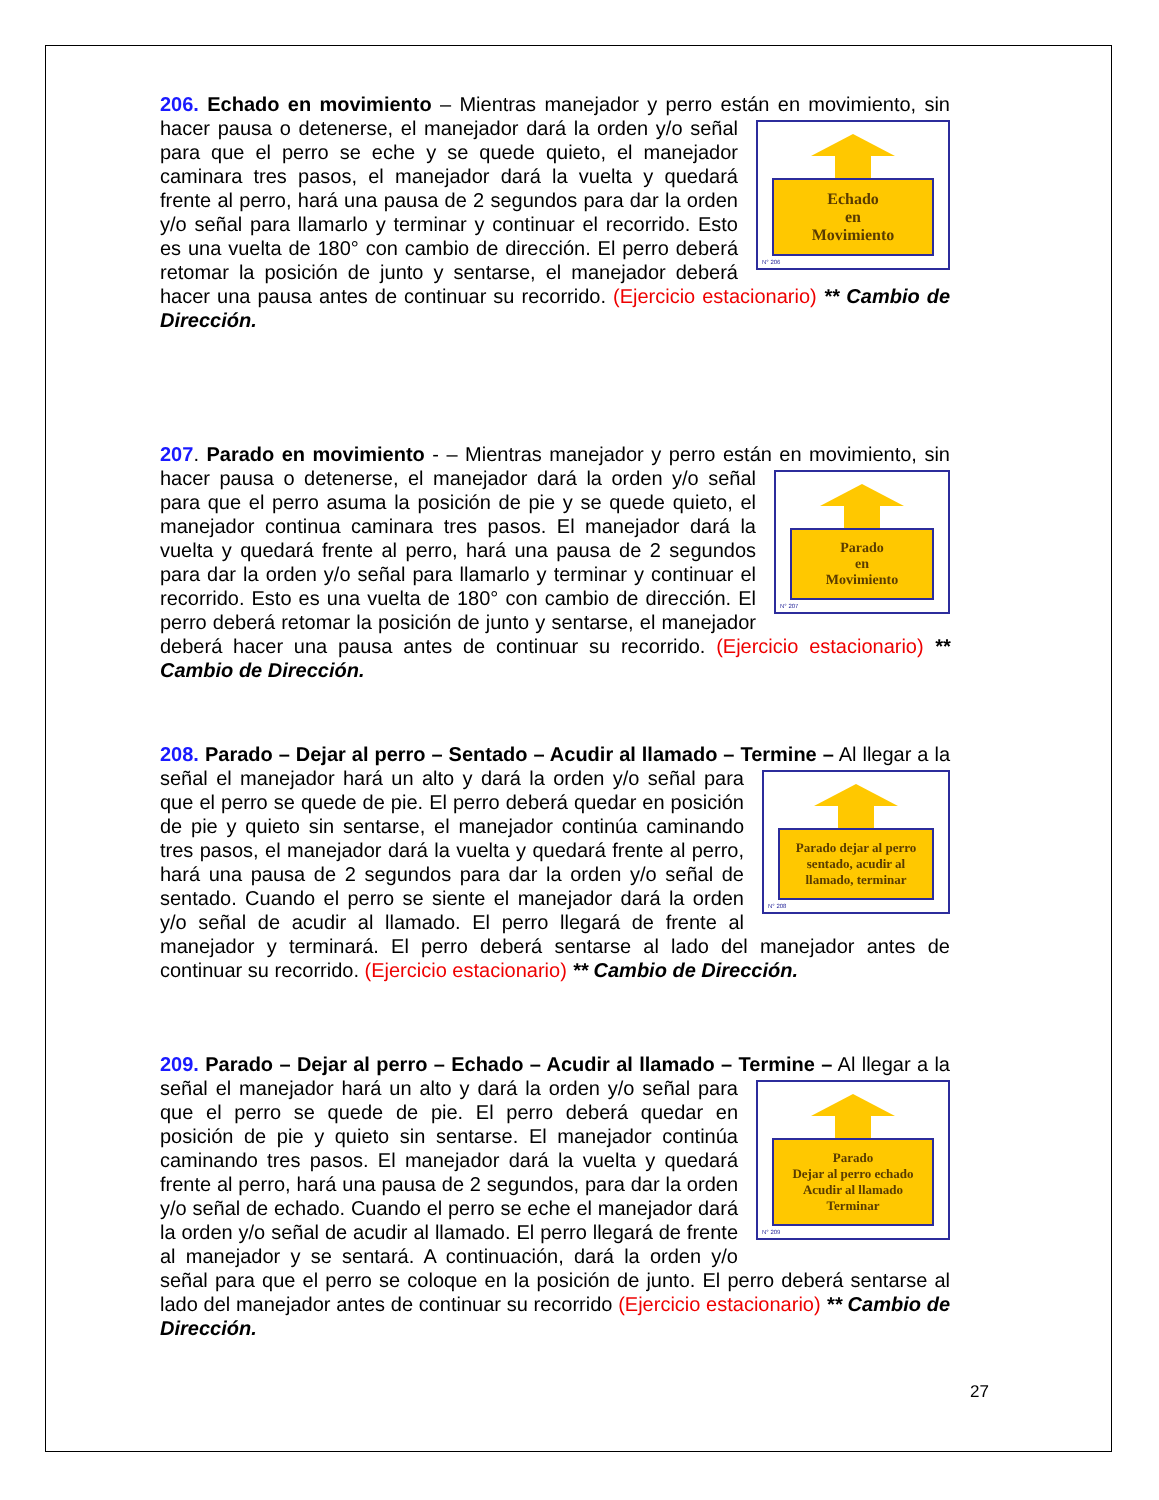206. Echado en movimiento – Mientras manejador y perro están en movimiento, sin Echado
en
Movimiento
N° 206 hacer pausa o detenerse, el manejador dará la orden y/o señal para que el perro se eche y se quede quieto, el manejador caminara tres pasos, el manejador dará la vuelta y quedará frente al perro, hará una pausa de 2 segundos para dar la orden y/o señal para llamarlo y terminar y continuar el recorrido. Esto es una vuelta de 180° con cambio de dirección. El perro deberá retomar la posición de junto y sentarse, el manejador deberá hacer una pausa antes de continuar su recorrido. (Ejercicio estacionario) ** Cambio de Dirección.
207. Parado en movimiento - – Mientras manejador y perro están en movimiento, sin Parado
en
Movimiento
N° 207 hacer pausa o detenerse, el manejador dará la orden y/o señal para que el perro asuma la posición de pie y se quede quieto, el manejador continua caminara tres pasos. El manejador dará la vuelta y quedará frente al perro, hará una pausa de 2 segundos para dar la orden y/o señal para llamarlo y terminar y continuar el recorrido. Esto es una vuelta de 180° con cambio de dirección. El perro deberá retomar la posición de junto y sentarse, el manejador deberá hacer una pausa antes de continuar su recorrido. (Ejercicio estacionario) ** Cambio de Dirección.
208. Parado – Dejar al perro – Sentado – Acudir al llamado – Termine – Al llegar Parado dejar al perro sentado, acudir al llamado, terminar
N° 208 a la señal el manejador hará un alto y dará la orden y/o señal para que el perro se quede de pie. El perro deberá quedar en posición de pie y quieto sin sentarse, el manejador continúa caminando tres pasos, el manejador dará la vuelta y quedará frente al perro, hará una pausa de 2 segundos para dar la orden y/o señal de sentado. Cuando el perro se siente el manejador dará la orden y/o señal de acudir al llamado. El perro llegará de frente al manejador y terminará. El perro deberá sentarse al lado del manejador antes de continuar su recorrido. (Ejercicio estacionario) ** Cambio de Dirección.
209. Parado – Dejar al perro – Echado – Acudir al llamado – Termine – Al llegar a Parado
Dejar al perro echado
Acudir al llamado
Terminar
N° 209 la señal el manejador hará un alto y dará la orden y/o señal para que el perro se quede de pie. El perro deberá quedar en posición de pie y quieto sin sentarse. El manejador continúa caminando tres pasos. El manejador dará la vuelta y quedará frente al perro, hará una pausa de 2 segundos, para dar la orden y/o señal de echado. Cuando el perro se eche el manejador dará la orden y/o señal de acudir al llamado. El perro llegará de frente al manejador y se sentará. A continuación, dará la orden y/o señal para que el perro se coloque en la posición de junto. El perro deberá sentarse al lado del manejador antes de continuar su recorrido (Ejercicio estacionario) ** Cambio de Dirección.
27